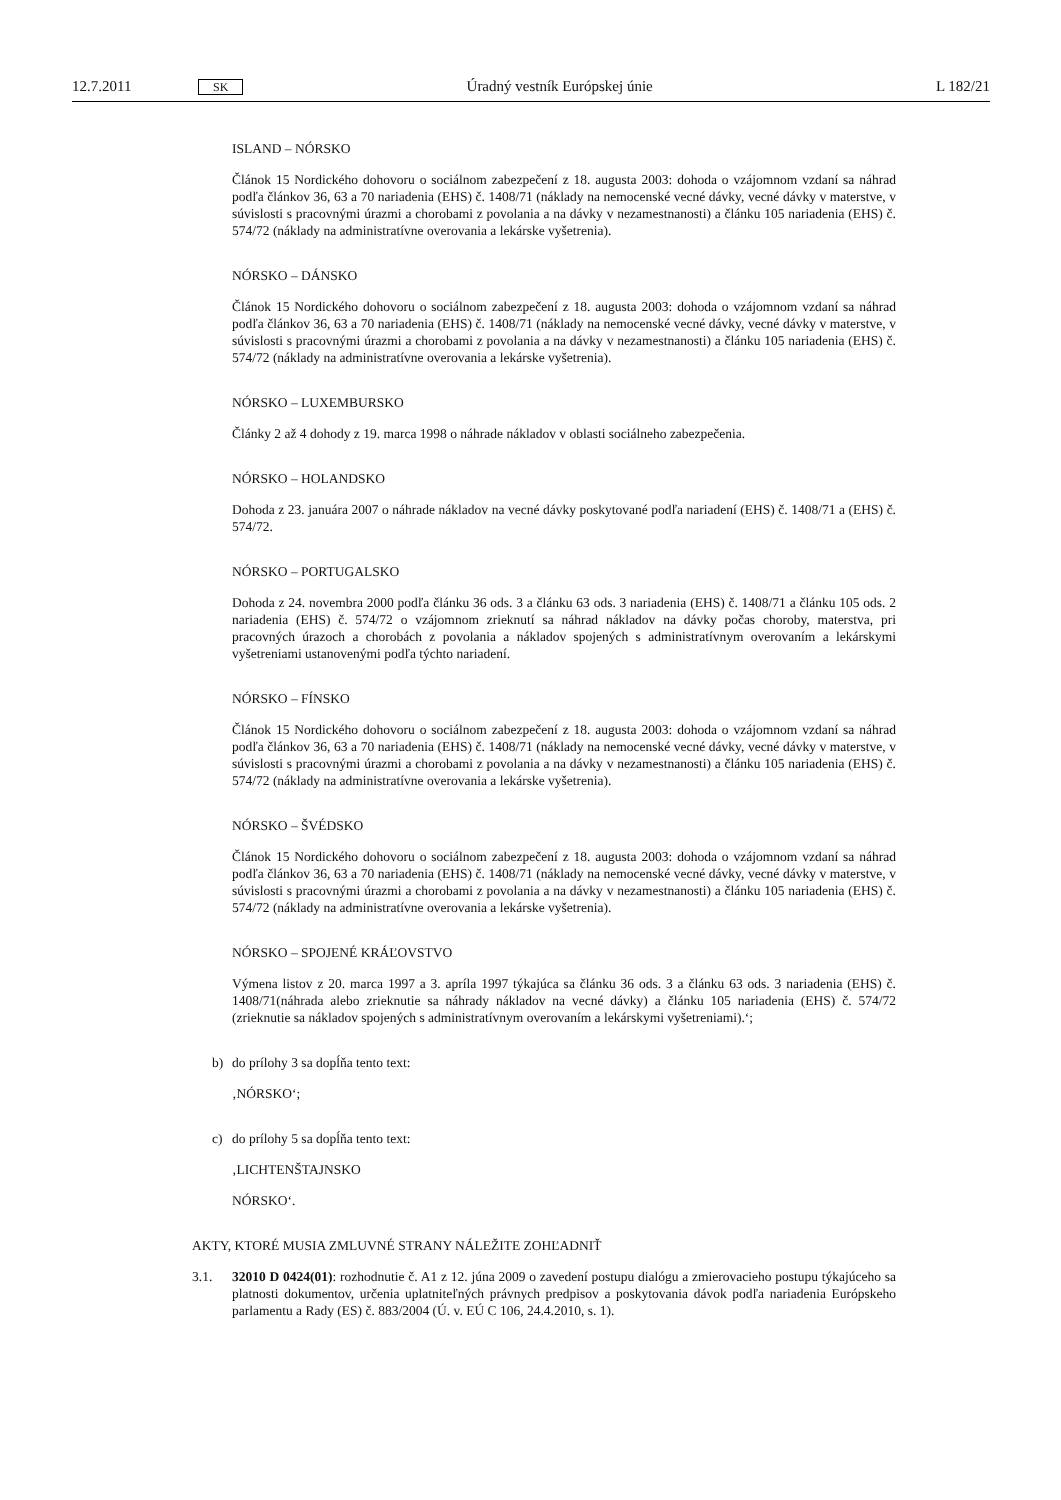12.7.2011
SK
Úradný vestník Európskej únie L 182/21
ISLAND – NÓRSKO
Článok 15 Nordického dohovoru o sociálnom zabezpečení z 18. augusta 2003: dohoda o vzájomnom vzdaní sa náhrad podľa článkov 36, 63 a 70 nariadenia (EHS) č. 1408/71 (náklady na nemocenské vecné dávky, vecné dávky v materstve, v súvislosti s pracovnými úrazmi a chorobami z povolania a na dávky v nezamestnanosti) a článku 105 nariadenia (EHS) č. 574/72 (náklady na administratívne overovania a lekárske vyšetrenia).
NÓRSKO – DÁNSKO
Článok 15 Nordického dohovoru o sociálnom zabezpečení z 18. augusta 2003: dohoda o vzájomnom vzdaní sa náhrad podľa článkov 36, 63 a 70 nariadenia (EHS) č. 1408/71 (náklady na nemocenské vecné dávky, vecné dávky v materstve, v súvislosti s pracovnými úrazmi a chorobami z povolania a na dávky v nezamestnanosti) a článku 105 nariadenia (EHS) č. 574/72 (náklady na administratívne overovania a lekárske vyšetrenia).
NÓRSKO – LUXEMBURSKO
Články 2 až 4 dohody z 19. marca 1998 o náhrade nákladov v oblasti sociálneho zabezpečenia.
NÓRSKO – HOLANDSKO
Dohoda z 23. januára 2007 o náhrade nákladov na vecné dávky poskytované podľa nariadení (EHS) č. 1408/71 a (EHS) č. 574/72.
NÓRSKO – PORTUGALSKO
Dohoda z 24. novembra 2000 podľa článku 36 ods. 3 a článku 63 ods. 3 nariadenia (EHS) č. 1408/71 a článku 105 ods. 2 nariadenia (EHS) č. 574/72 o vzájomnom zrieknutí sa náhrad nákladov na dávky počas choroby, materstva, pri pracovných úrazoch a chorobách z povolania a nákladov spojených s administratívnym overovaním a lekárskymi vyšetreniami ustanovenými podľa týchto nariadení.
NÓRSKO – FÍNSKO
Článok 15 Nordického dohovoru o sociálnom zabezpečení z 18. augusta 2003: dohoda o vzájomnom vzdaní sa náhrad podľa článkov 36, 63 a 70 nariadenia (EHS) č. 1408/71 (náklady na nemocenské vecné dávky, vecné dávky v materstve, v súvislosti s pracovnými úrazmi a chorobami z povolania a na dávky v nezamestnanosti) a článku 105 nariadenia (EHS) č. 574/72 (náklady na administratívne overovania a lekárske vyšetrenia).
NÓRSKO – ŠVÉDSKO
Článok 15 Nordického dohovoru o sociálnom zabezpečení z 18. augusta 2003: dohoda o vzájomnom vzdaní sa náhrad podľa článkov 36, 63 a 70 nariadenia (EHS) č. 1408/71 (náklady na nemocenské vecné dávky, vecné dávky v materstve, v súvislosti s pracovnými úrazmi a chorobami z povolania a na dávky v nezamestnanosti) a článku 105 nariadenia (EHS) č. 574/72 (náklady na administratívne overovania a lekárske vyšetrenia).
NÓRSKO – SPOJENÉ KRÁĽOVSTVO
Výmena listov z 20. marca 1997 a 3. apríla 1997 týkajúca sa článku 36 ods. 3 a článku 63 ods. 3 nariadenia (EHS) č. 1408/71(náhrada alebo zrieknutie sa náhrady nákladov na vecné dávky) a článku 105 nariadenia (EHS) č. 574/72 (zrieknutie sa nákladov spojených s administratívnym overovaním a lekárskymi vyšetreniami).‘;
b) do prílohy 3 sa dopĺňa tento text:
‚NÓRSKO‘;
c) do prílohy 5 sa dopĺňa tento text:
‚LICHTENŠTAJNSKO
NÓRSKO‘.
AKTY, KTORÉ MUSIA ZMLUVNÉ STRANY NÁLEŽITE ZOHĽADNIŤ
3.1. 32010 D 0424(01): rozhodnutie č. A1 z 12. júna 2009 o zavedení postupu dialógu a zmierovacieho postupu týkajúceho sa platnosti dokumentov, určenia uplatniteľných právnych predpisov a poskytovania dávok podľa nariadenia Európskeho parlamentu a Rady (ES) č. 883/2004 (Ú. v. EÚ C 106, 24.4.2010, s. 1).